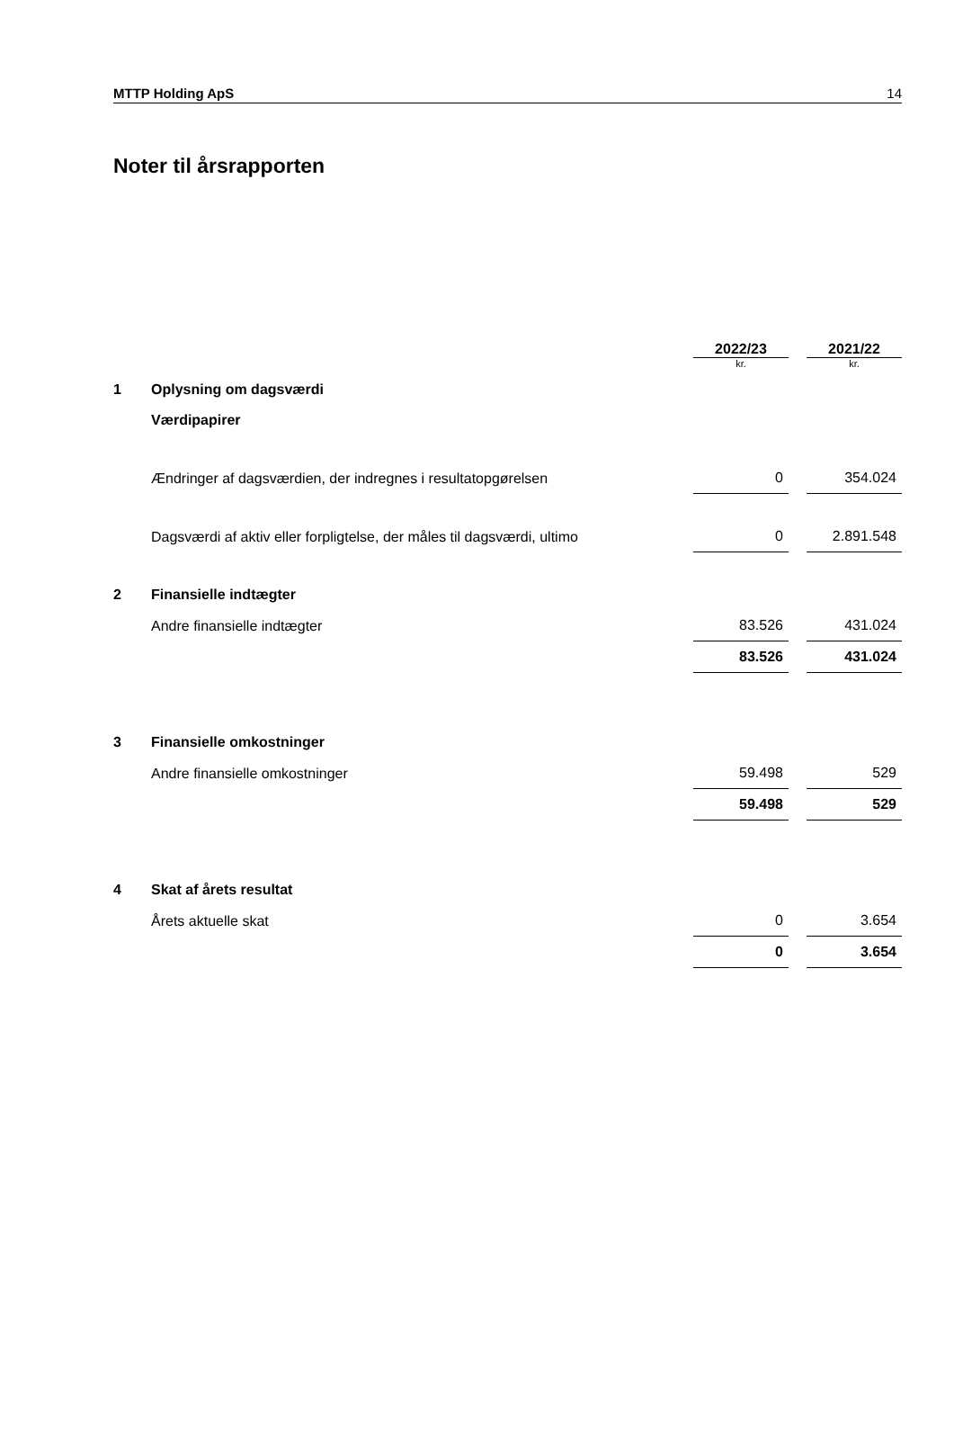MTTP Holding ApS 14
Noter til årsrapporten
| | | 2022/23 | | 2021/22 |
| | | kr. | | kr. |
| 1 | Oplysning om dagsværdi | | | |
| | Værdipapirer | | | |
| | Ændringer af dagsværdien, der indregnes i resultatopgørelsen | 0 | | 354.024 |
| | Dagsværdi af aktiv eller forpligtelse, der måles til dagsværdi, ultimo | 0 | | 2.891.548 |
| 2 | Finansielle indtægter | | | |
| | Andre finansielle indtægter | 83.526 | | 431.024 |
| | | 83.526 | | 431.024 |
| 3 | Finansielle omkostninger | | | |
| | Andre finansielle omkostninger | 59.498 | | 529 |
| | | 59.498 | | 529 |
| 4 | Skat af årets resultat | | | |
| | Årets aktuelle skat | 0 | | 3.654 |
| | | 0 | | 3.654 |